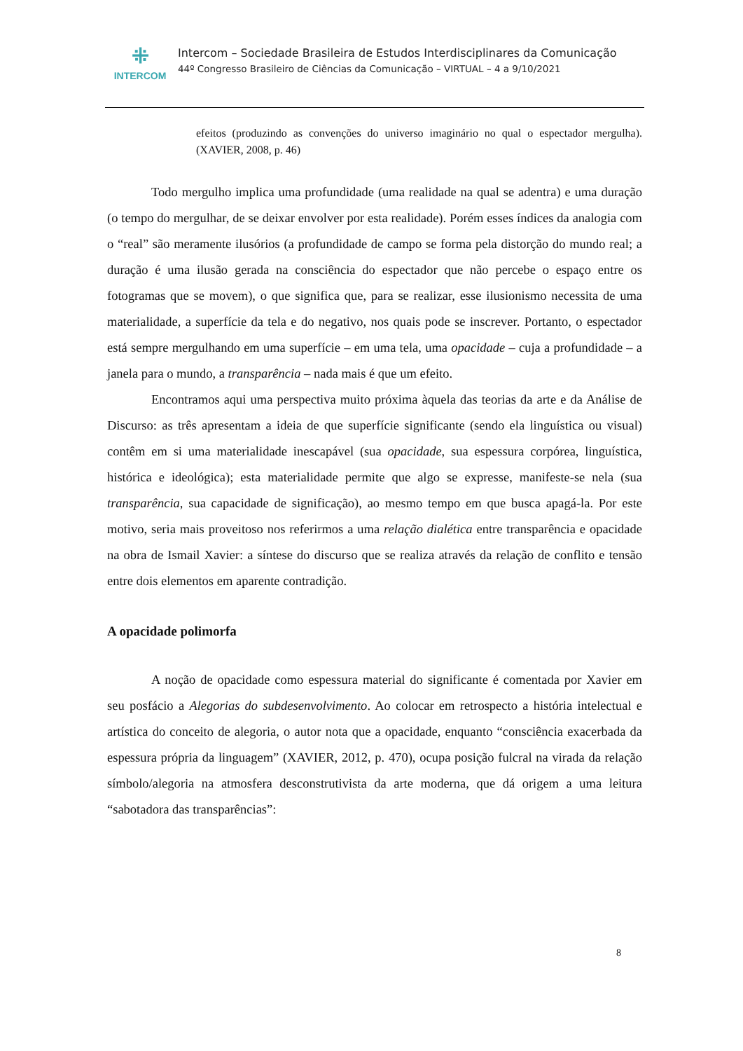⁜
INTERCOM
Intercom – Sociedade Brasileira de Estudos Interdisciplinares da Comunicação
44º Congresso Brasileiro de Ciências da Comunicação – VIRTUAL – 4 a 9/10/2021
efeitos (produzindo as convenções do universo imaginário no qual o espectador mergulha). (XAVIER, 2008, p. 46)
Todo mergulho implica uma profundidade (uma realidade na qual se adentra) e uma duração (o tempo do mergulhar, de se deixar envolver por esta realidade). Porém esses índices da analogia com o “real” são meramente ilusórios (a profundidade de campo se forma pela distorção do mundo real; a duração é uma ilusão gerada na consciência do espectador que não percebe o espaço entre os fotogramas que se movem), o que significa que, para se realizar, esse ilusionismo necessita de uma materialidade, a superfície da tela e do negativo, nos quais pode se inscrever. Portanto, o espectador está sempre mergulhando em uma superfície – em uma tela, uma opacidade – cuja a profundidade – a janela para o mundo, a transparência – nada mais é que um efeito.
Encontramos aqui uma perspectiva muito próxima àquela das teorias da arte e da Análise de Discurso: as três apresentam a ideia de que superfície significante (sendo ela linguística ou visual) contêm em si uma materialidade inescapável (sua opacidade, sua espessura corpórea, linguística, histórica e ideológica); esta materialidade permite que algo se expresse, manifeste-se nela (sua transparência, sua capacidade de significação), ao mesmo tempo em que busca apagá-la. Por este motivo, seria mais proveitoso nos referirmos a uma relação dialética entre transparência e opacidade na obra de Ismail Xavier: a síntese do discurso que se realiza através da relação de conflito e tensão entre dois elementos em aparente contradição.
A opacidade polimorfa
A noção de opacidade como espessura material do significante é comentada por Xavier em seu posfácio a Alegorias do subdesenvolvimento. Ao colocar em retrospecto a história intelectual e artística do conceito de alegoria, o autor nota que a opacidade, enquanto “consciência exacerbada da espessura própria da linguagem” (XAVIER, 2012, p. 470), ocupa posição fulcral na virada da relação símbolo/alegoria na atmosfera desconstrutivista da arte moderna, que dá origem a uma leitura “sabotadora das transparências”:
8